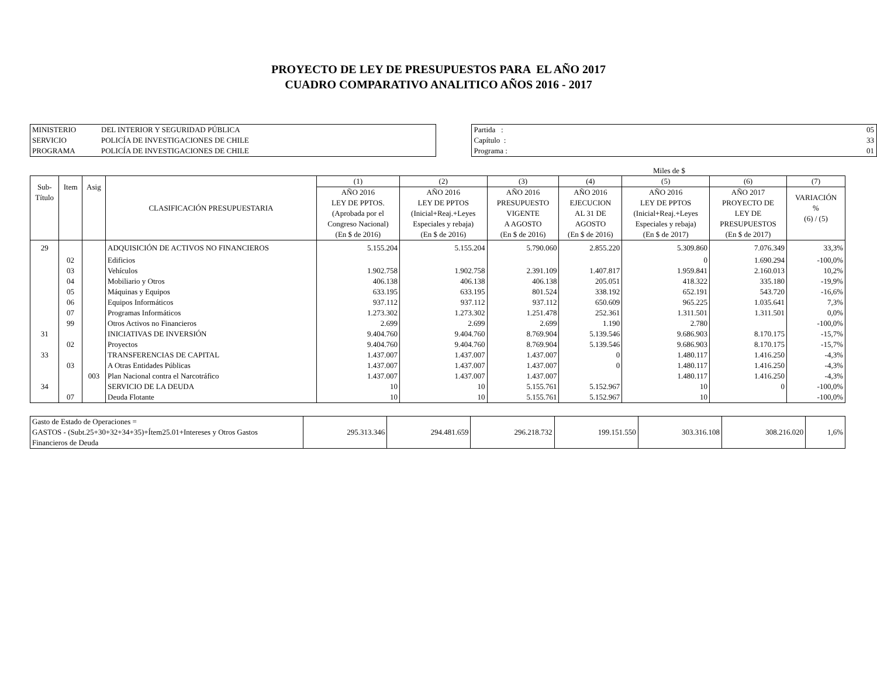PROYECTO DE LEY DE PRESUPUESTOS PARA EL AÑO 2017
CUADRO COMPARATIVO ANALITICO AÑOS 2016 - 2017
| MINISTERIO | DEL INTERIOR Y SEGURIDAD PÚBLICA |
| SERVICIO | POLICÍA DE INVESTIGACIONES DE CHILE |
| PROGRAMA | POLICÍA DE INVESTIGACIONES DE CHILE |
| Partida : | 05 |
| Capítulo : | 33 |
| Programa : | 01 |
Miles de $
| Sub- Título | Item | Asig | CLASIFICACIÓN PRESUPUESTARIA | (1) | (2) | (3) | (4) | (5) | (6) | (7) |
| --- | --- | --- | --- | --- | --- | --- | --- | --- | --- | --- |
| | | | | AÑO 2016 LEY DE PPTOS. (Aprobada por el Congreso Nacional) (En $ de 2016) | AÑO 2016 LEY DE PPTOS (Inicial+Reaj.+Leyes Especiales y rebaja) (En $ de 2016) | AÑO 2016 PRESUPUESTO VIGENTE A AGOSTO (En $ de 2016) | AÑO 2016 EJECUCION AL 31 DE AGOSTO (En $ de 2016) | AÑO 2016 LEY DE PPTOS (Inicial+Reaj.+Leyes Especiales y rebaja) (En $ de 2017) | AÑO 2017 PROYECTO DE LEY DE PRESUPUESTOS (En $ de 2017) | VARIACIÓN % (6) / (5) |
| 29 | | | ADQUISICIÓN DE ACTIVOS NO FINANCIEROS | 5.155.204 | 5.155.204 | 5.790.060 | 2.855.220 | 5.309.860 | 7.076.349 | 33,3% |
| | 02 | | Edificios | | | | | 0 | 1.690.294 | -100,0% |
| | 03 | | Vehículos | 1.902.758 | 1.902.758 | 2.391.109 | 1.407.817 | 1.959.841 | 2.160.013 | 10,2% |
| | 04 | | Mobiliario y Otros | 406.138 | 406.138 | 406.138 | 205.051 | 418.322 | 335.180 | -19,9% |
| | 05 | | Máquinas y Equipos | 633.195 | 633.195 | 801.524 | 338.192 | 652.191 | 543.720 | -16,6% |
| | 06 | | Equipos Informáticos | 937.112 | 937.112 | 937.112 | 650.609 | 965.225 | 1.035.641 | 7,3% |
| | 07 | | Programas Informáticos | 1.273.302 | 1.273.302 | 1.251.478 | 252.361 | 1.311.501 | 1.311.501 | 0,0% |
| | 99 | | Otros Activos no Financieros | 2.699 | 2.699 | 2.699 | 1.190 | 2.780 | | -100,0% |
| 31 | | | INICIATIVAS DE INVERSIÓN | 9.404.760 | 9.404.760 | 8.769.904 | 5.139.546 | 9.686.903 | 8.170.175 | -15,7% |
| | 02 | | Proyectos | 9.404.760 | 9.404.760 | 8.769.904 | 5.139.546 | 9.686.903 | 8.170.175 | -15,7% |
| 33 | | | TRANSFERENCIAS DE CAPITAL | 1.437.007 | 1.437.007 | 1.437.007 | 0 | 1.480.117 | 1.416.250 | -4,3% |
| | 03 | | A Otras Entidades Públicas | 1.437.007 | 1.437.007 | 1.437.007 | 0 | 1.480.117 | 1.416.250 | -4,3% |
| | | 003 | Plan Nacional contra el Narcotráfico | 1.437.007 | 1.437.007 | 1.437.007 | | 1.480.117 | 1.416.250 | -4,3% |
| 34 | | | SERVICIO DE LA DEUDA | 10 | 10 | 5.155.761 | 5.152.967 | 10 | 0 | -100,0% |
| | 07 | | Deuda Flotante | 10 | 10 | 5.155.761 | 5.152.967 | 10 | | -100,0% |
| Gasto de Estado de Operaciones = GASTOS - (Subt.25+30+32+34+35)+Ítem25.01+Intereses y Otros Gastos Financieros de Deuda | 295.313.346 | 294.481.659 | 296.218.732 | 199.151.550 | 303.316.108 | 308.216.020 | 1,6% |